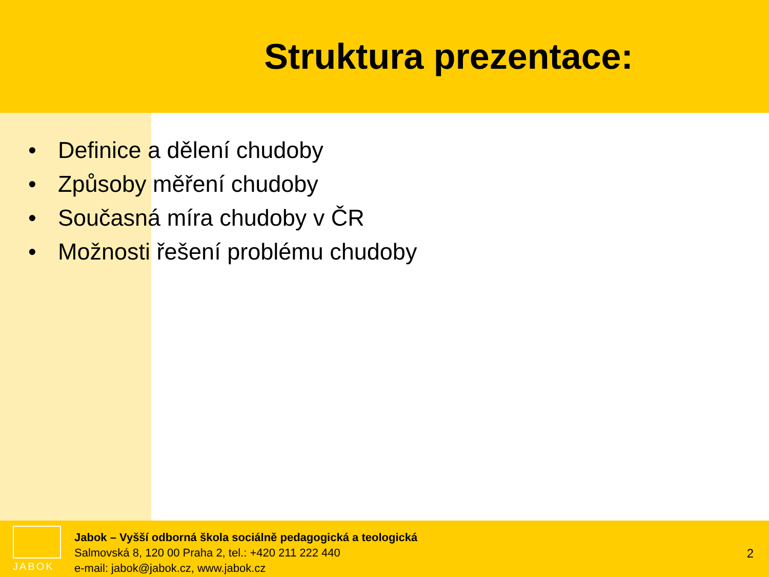Struktura prezentace:
• Definice a dělení chudoby
• Způsoby měření chudoby
• Současná míra chudoby v ČR
• Možnosti řešení problému chudoby
JABOK
Jabok – Vyšší odborná škola sociálně pedagogická a teologická
Salmovská 8, 120 00 Praha 2, tel.: +420 211 222 440
e-mail: jabok@jabok.cz, www.jabok.cz
2